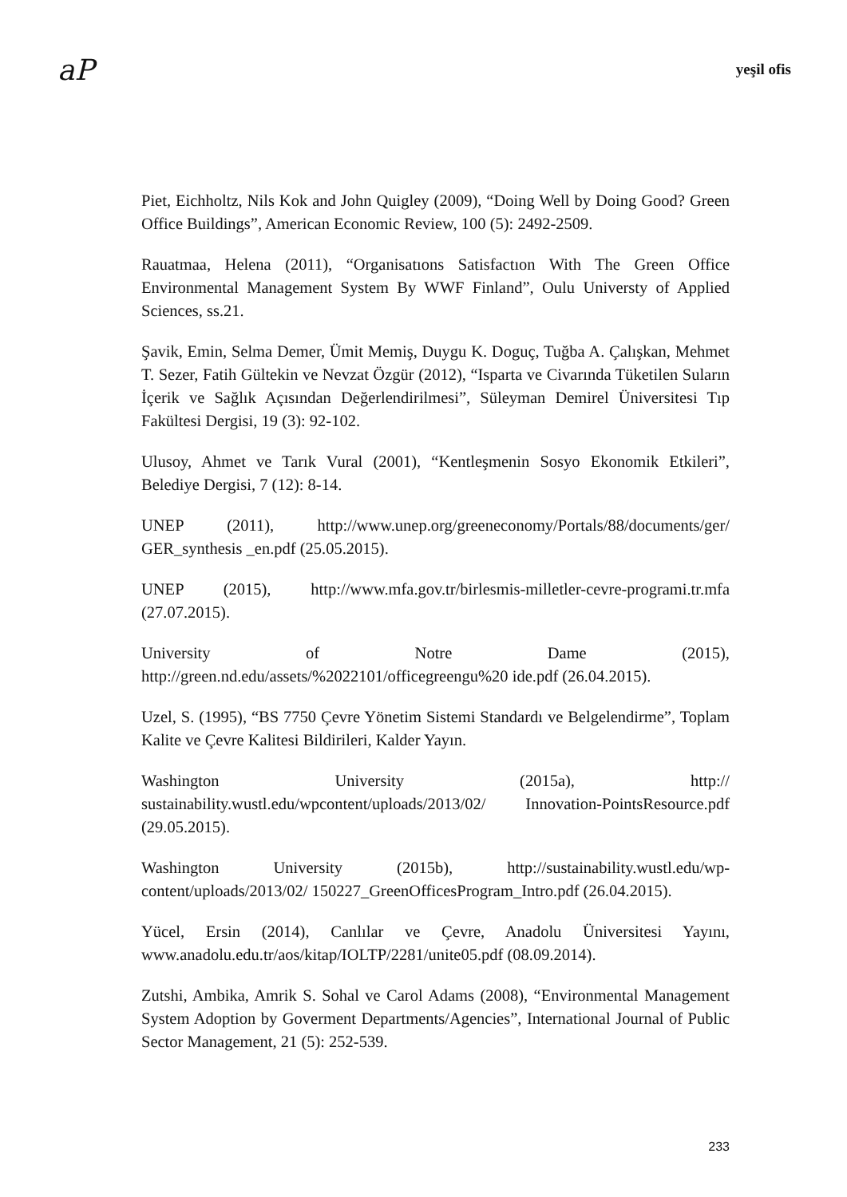aP yeşil ofis
Piet, Eichholtz, Nils Kok and John Quigley (2009), “Doing Well by Doing Good? Green Office Buildings”, American Economic Review, 100 (5): 2492-2509.
Rauatmaa, Helena (2011), “Organisatıons Satisfactıon With The Green Office Environmental Management System By WWF Finland”, Oulu Universty of Applied Sciences, ss.21.
Şavik, Emin, Selma Demer, Ümit Memiş, Duygu K. Doguç, Tuğba A. Çalışkan, Mehmet T. Sezer, Fatih Gültekin ve Nevzat Özgür (2012), “Isparta ve Civarında Tüketilen Suların İçerik ve Sağlık Açısından Değerlendirilmesi”, Süleyman Demirel Üniversitesi Tıp Fakültesi Dergisi, 19 (3): 92-102.
Ulusoy, Ahmet ve Tarık Vural (2001), “Kentleşmenin Sosyo Ekonomik Etkileri”, Belediye Dergisi, 7 (12): 8-14.
UNEP (2011), http://www.unep.org/greeneconomy/Portals/88/documents/ger/ GER_synthesis _en.pdf (25.05.2015).
UNEP (2015), http://www.mfa.gov.tr/birlesmis-milletler-cevre-programi.tr.mfa (27.07.2015).
University of Notre Dame (2015), http://green.nd.edu/assets/%2022101/officegreengu%20 ide.pdf (26.04.2015).
Uzel, S. (1995), “BS 7750 Çevre Yönetim Sistemi Standardı ve Belgelendirme”, Toplam Kalite ve Çevre Kalitesi Bildirileri, Kalder Yayın.
Washington University (2015a), http:// sustainability.wustl.edu/wpcontent/uploads/2013/02/ Innovation-PointsResource.pdf (29.05.2015).
Washington University (2015b), http://sustainability.wustl.edu/wp-content/uploads/2013/02/ 150227_GreenOfficesProgram_Intro.pdf (26.04.2015).
Yücel, Ersin (2014), Canlılar ve Çevre, Anadolu Üniversitesi Yayını, www.anadolu.edu.tr/aos/kitap/IOLTP/2281/unite05.pdf (08.09.2014).
Zutshi, Ambika, Amrik S. Sohal ve Carol Adams (2008), “Environmental Management System Adoption by Goverment Departments/Agencies”, International Journal of Public Sector Management, 21 (5): 252-539.
233